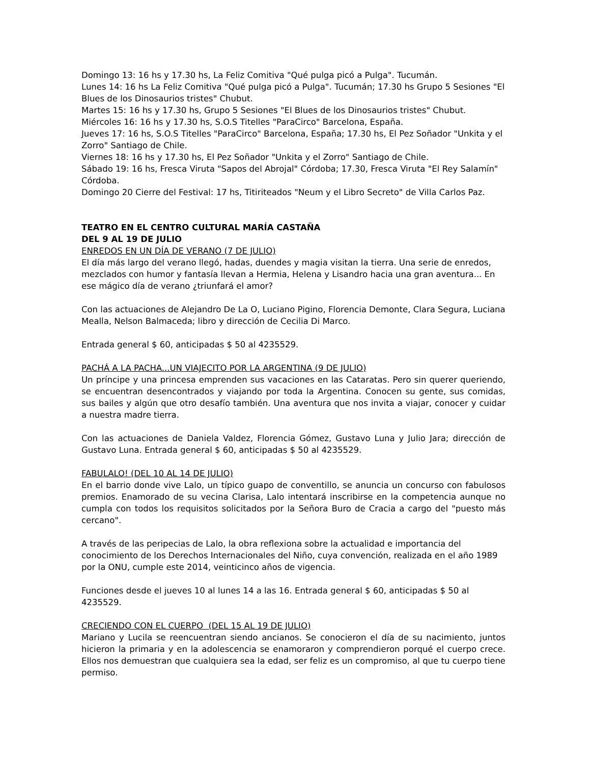Domingo 13: 16 hs y 17.30 hs, La Feliz Comitiva "Qué pulga picó a Pulga". Tucumán.
Lunes 14: 16 hs La Feliz Comitiva "Qué pulga picó a Pulga". Tucumán; 17.30 hs Grupo 5 Sesiones "El Blues de los Dinosaurios tristes" Chubut.
Martes 15: 16 hs y 17.30 hs, Grupo 5 Sesiones "El Blues de los Dinosaurios tristes" Chubut.
Miércoles 16: 16 hs y 17.30 hs, S.O.S Titelles "ParaCirco" Barcelona, España.
Jueves 17: 16 hs, S.O.S Titelles "ParaCirco" Barcelona, España; 17.30 hs, El Pez Soñador "Unkita y el Zorro" Santiago de Chile.
Viernes 18: 16 hs y 17.30 hs, El Pez Soñador "Unkita y el Zorro" Santiago de Chile.
Sábado 19: 16 hs, Fresca Viruta "Sapos del Abrojal" Córdoba; 17.30, Fresca Viruta "El Rey Salamín" Córdoba.
Domingo 20 Cierre del Festival: 17 hs, Titiriteados "Neum y el Libro Secreto" de Villa Carlos Paz.
TEATRO EN EL CENTRO CULTURAL MARÍA CASTAÑA
DEL 9 AL 19 DE JULIO
ENREDOS EN UN DÍA DE VERANO (7 DE JULIO)
El día más largo del verano llegó, hadas, duendes y magia visitan la tierra. Una serie de enredos, mezclados con humor y fantasía llevan a Hermia, Helena y Lisandro hacia una gran aventura... En ese mágico día de verano ¿triunfará el amor?
Con las actuaciones de Alejandro De La O, Luciano Pigino, Florencia Demonte, Clara Segura, Luciana Mealla, Nelson Balmaceda; libro y dirección de Cecilia Di Marco.
Entrada general $ 60, anticipadas $ 50 al 4235529.
PACHÁ A LA PACHA...UN VIAJECITO POR LA ARGENTINA (9 DE JULIO)
Un príncipe y una princesa emprenden sus vacaciones en las Cataratas. Pero sin querer queriendo, se encuentran desencontrados y viajando por toda la Argentina. Conocen su gente, sus comidas, sus bailes y algún que otro desafío también. Una aventura que nos invita a viajar, conocer y cuidar a nuestra madre tierra.
Con las actuaciones de Daniela Valdez, Florencia Gómez, Gustavo Luna y Julio Jara; dirección de Gustavo Luna. Entrada general $ 60, anticipadas $ 50 al 4235529.
FABULALO! (DEL 10 AL 14 DE JULIO)
En el barrio donde vive Lalo, un típico guapo de conventillo, se anuncia un concurso con fabulosos premios. Enamorado de su vecina Clarisa, Lalo intentará inscribirse en la competencia aunque no cumpla con todos los requisitos solicitados por la Señora Buro de Cracia a cargo del "puesto más cercano".
A través de las peripecias de Lalo, la obra reflexiona sobre la actualidad e importancia del conocimiento de los Derechos Internacionales del Niño, cuya convención, realizada en el año 1989 por la ONU, cumple este 2014, veinticinco años de vigencia.
Funciones desde el jueves 10 al lunes 14 a las 16. Entrada general $ 60, anticipadas $ 50 al 4235529.
CRECIENDO CON EL CUERPO (DEL 15 AL 19 DE JULIO)
Mariano y Lucila se reencuentran siendo ancianos. Se conocieron el día de su nacimiento, juntos hicieron la primaria y en la adolescencia se enamoraron y comprendieron porqué el cuerpo crece. Ellos nos demuestran que cualquiera sea la edad, ser feliz es un compromiso, al que tu cuerpo tiene permiso.